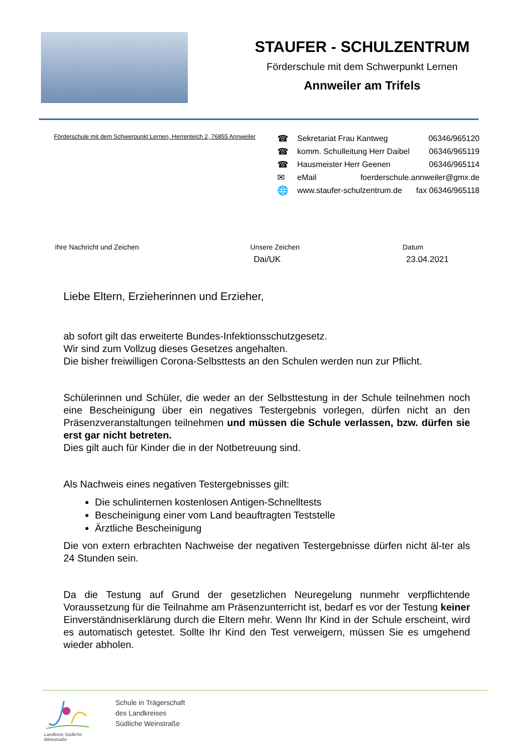STAUFER - SCHULZENTRUM
Förderschule mit dem Schwerpunkt Lernen
Annweiler am Trifels
Förderschule mit dem Schwerpunkt Lernen, Herrenteich 2, 76855 Annweiler
☎ Sekretariat Frau Kantweg 06346/965120
☎ komm. Schulleitung Herr Daibel 06346/965119
☎ Hausmeister Herr Geenen 06346/965114
✉ eMail foerderschule.annweiler@gmx.de
🌐 www.staufer-schulzentrum.de fax 06346/965118
Ihre Nachricht und Zeichen Unsere Zeichen
Dai/UK
Datum
23.04.2021
Liebe Eltern, Erzieherinnen und Erzieher,
ab sofort gilt das erweiterte Bundes-Infektionsschutzgesetz.
Wir sind zum Vollzug dieses Gesetzes angehalten.
Die bisher freiwilligen Corona-Selbsttests an den Schulen werden nun zur Pflicht.
Schülerinnen und Schüler, die weder an der Selbsttestung in der Schule teilnehmen noch eine Bescheinigung über ein negatives Testergebnis vorlegen, dürfen nicht an den Präsenzveranstaltungen teilnehmen und müssen die Schule verlassen, bzw. dürfen sie erst gar nicht betreten.
Dies gilt auch für Kinder die in der Notbetreuung sind.
Als Nachweis eines negativen Testergebnisses gilt:
Die schulinternen kostenlosen Antigen-Schnelltests
Bescheinigung einer vom Land beauftragten Teststelle
Ärztliche Bescheinigung
Die von extern erbrachten Nachweise der negativen Testergebnisse dürfen nicht äl-ter als 24 Stunden sein.
Da die Testung auf Grund der gesetzlichen Neuregelung nunmehr verpflichtende Voraussetzung für die Teilnahme am Präsenzunterricht ist, bedarf es vor der Testung keiner Einverständniserklärung durch die Eltern mehr. Wenn Ihr Kind in der Schule erscheint, wird es automatisch getestet. Sollte Ihr Kind den Test verweigern, müssen Sie es umgehend wieder abholen.
Landkreis Südliche Weinstraße
Schule in Trägerschaft
des Landkreises
Südliche Weinstraße